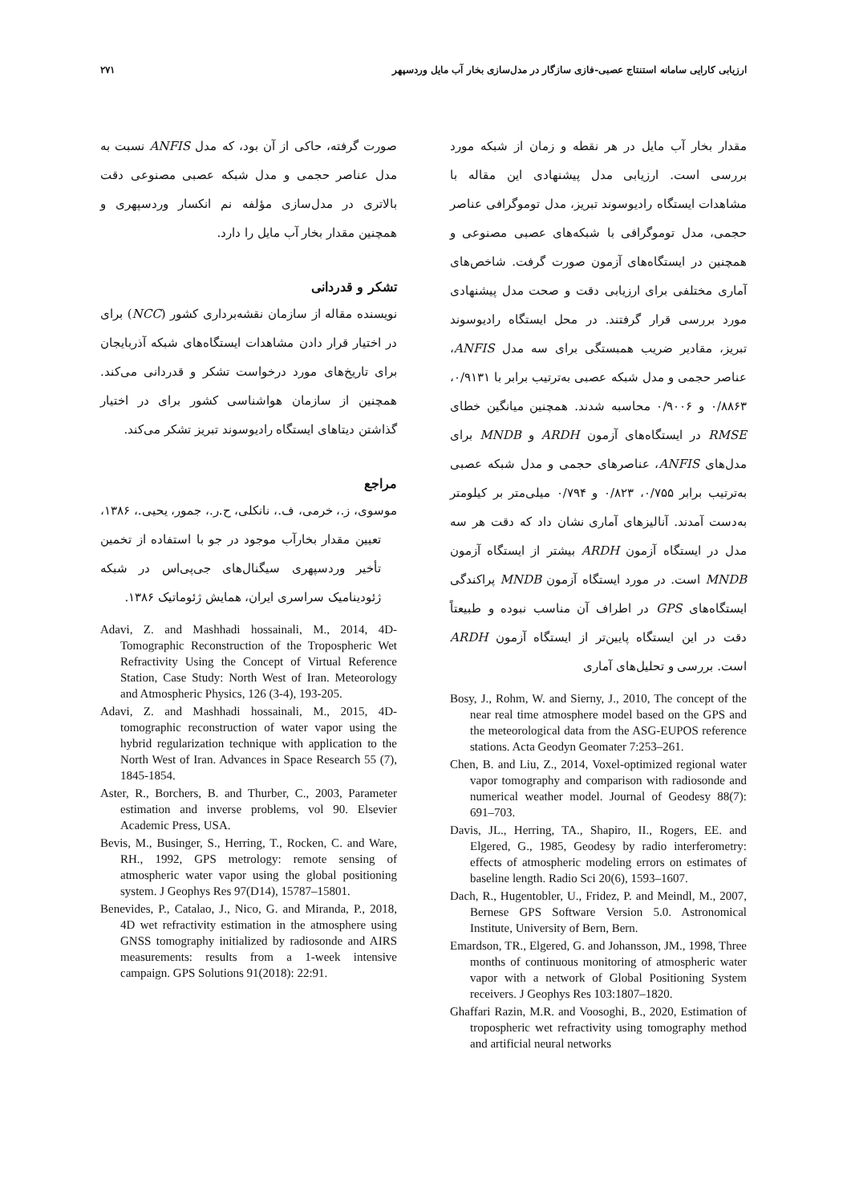ارزیابی کارایی سامانه استنتاج عصبی-فازی سازگار در مدل‌سازی بخار آب مایل وردسپهر ۲۷۱
مقدار بخار آب مایل در هر نقطه و زمان از شبکه مورد بررسی است. ارزیابی مدل پیشنهادی این مقاله با مشاهدات ایستگاه رادیوسوند تبریز، مدل توموگرافی عناصر حجمی، مدل توموگرافی با شبکه‌های عصبی مصنوعی و همچنین در ایستگاه‌های آزمون صورت گرفت. شاخص‌های آماری مختلفی برای ارزیابی دقت و صحت مدل پیشنهادی مورد بررسی قرار گرفتند. در محل ایستگاه رادیوسوند تبریز، مقادیر ضریب همبستگی برای سه مدل ANFIS، عناصر حجمی و مدل شبکه عصبی به‌ترتیب برابر با ۰/۹۱۳۱، ۰/۸۸۶۳ و ۰/۹۰۰۶ محاسبه شدند. همچنین میانگین خطای RMSE در ایستگاه‌های آزمون ARDH و MNDB برای مدل‌های ANFIS، عناصرهای حجمی و مدل شبکه عصبی به‌ترتیب برابر ۰/۷۵۵، ۰/۸۲۳ و ۰/۷۹۴ میلی‌متر بر کیلومتر به‌دست آمدند. آنالیزهای آماری نشان داد که دقت هر سه مدل در ایستگاه آزمون ARDH بیشتر از ایستگاه آزمون MNDB است. در مورد ایستگاه آزمون MNDB پراکندگی ایستگاه‌های GPS در اطراف آن مناسب نبوده و طبیعتاً دقت در این ایستگاه پایین‌تر از ایستگاه آزمون ARDH است. بررسی و تحلیل‌های آماری
Bosy, J., Rohm, W. and Sierny, J., 2010, The concept of the near real time atmosphere model based on the GPS and the meteorological data from the ASG-EUPOS reference stations. Acta Geodyn Geomater 7:253–261.
Chen, B. and Liu, Z., 2014, Voxel-optimized regional water vapor tomography and comparison with radiosonde and numerical weather model. Journal of Geodesy 88(7): 691–703.
Davis, JL., Herring, TA., Shapiro, II., Rogers, EE. and Elgered, G., 1985, Geodesy by radio interferometry: effects of atmospheric modeling errors on estimates of baseline length. Radio Sci 20(6), 1593–1607.
Dach, R., Hugentobler, U., Fridez, P. and Meindl, M., 2007, Bernese GPS Software Version 5.0. Astronomical Institute, University of Bern, Bern.
Emardson, TR., Elgered, G. and Johansson, JM., 1998, Three months of continuous monitoring of atmospheric water vapor with a network of Global Positioning System receivers. J Geophys Res 103:1807–1820.
Ghaffari Razin, M.R. and Voosoghi, B., 2020, Estimation of tropospheric wet refractivity using tomography method and artificial neural networks
صورت گرفته، حاکی از آن بود، که مدل ANFIS نسبت به مدل عناصر حجمی و مدل شبکه عصبی مصنوعی دقت بالاتری در مدل‌سازی مؤلفه نم انکسار وردسپهری و همچنین مقدار بخار آب مایل را دارد.
تشکر و قدردانی
نویسنده مقاله از سازمان نقشه‌برداری کشور (NCC) برای در اختیار قرار دادن مشاهدات ایستگاه‌های شبکه آذربایجان برای تاریخ‌های مورد درخواست تشکر و قدردانی می‌کند. همچنین از سازمان هواشناسی کشور برای در اختیار گذاشتن دیتاهای ایستگاه رادیوسوند تبریز تشکر می‌کند.
مراجع
موسوی، ز.، خرمی، ف.، نانکلی، ح.ر.، جمور، یحیی.، ۱۳۸۶، تعیین مقدار بخارآب موجود در جو با استفاده از تخمین تأخیر وردسپهری سیگنال‌های جی‌پی‌اس در شبکه ژئودینامیک سراسری ایران، همایش ژئوماتیک ۱۳۸۶.
Adavi, Z. and Mashhadi hossainali, M., 2014, 4D-Tomographic Reconstruction of the Tropospheric Wet Refractivity Using the Concept of Virtual Reference Station, Case Study: North West of Iran. Meteorology and Atmospheric Physics, 126 (3-4), 193-205.
Adavi, Z. and Mashhadi hossainali, M., 2015, 4D-tomographic reconstruction of water vapor using the hybrid regularization technique with application to the North West of Iran. Advances in Space Research 55 (7), 1845-1854.
Aster, R., Borchers, B. and Thurber, C., 2003, Parameter estimation and inverse problems, vol 90. Elsevier Academic Press, USA.
Bevis, M., Businger, S., Herring, T., Rocken, C. and Ware, RH., 1992, GPS metrology: remote sensing of atmospheric water vapor using the global positioning system. J Geophys Res 97(D14), 15787–15801.
Benevides, P., Catalao, J., Nico, G. and Miranda, P., 2018, 4D wet refractivity estimation in the atmosphere using GNSS tomography initialized by radiosonde and AIRS measurements: results from a 1-week intensive campaign. GPS Solutions 91(2018): 22:91.